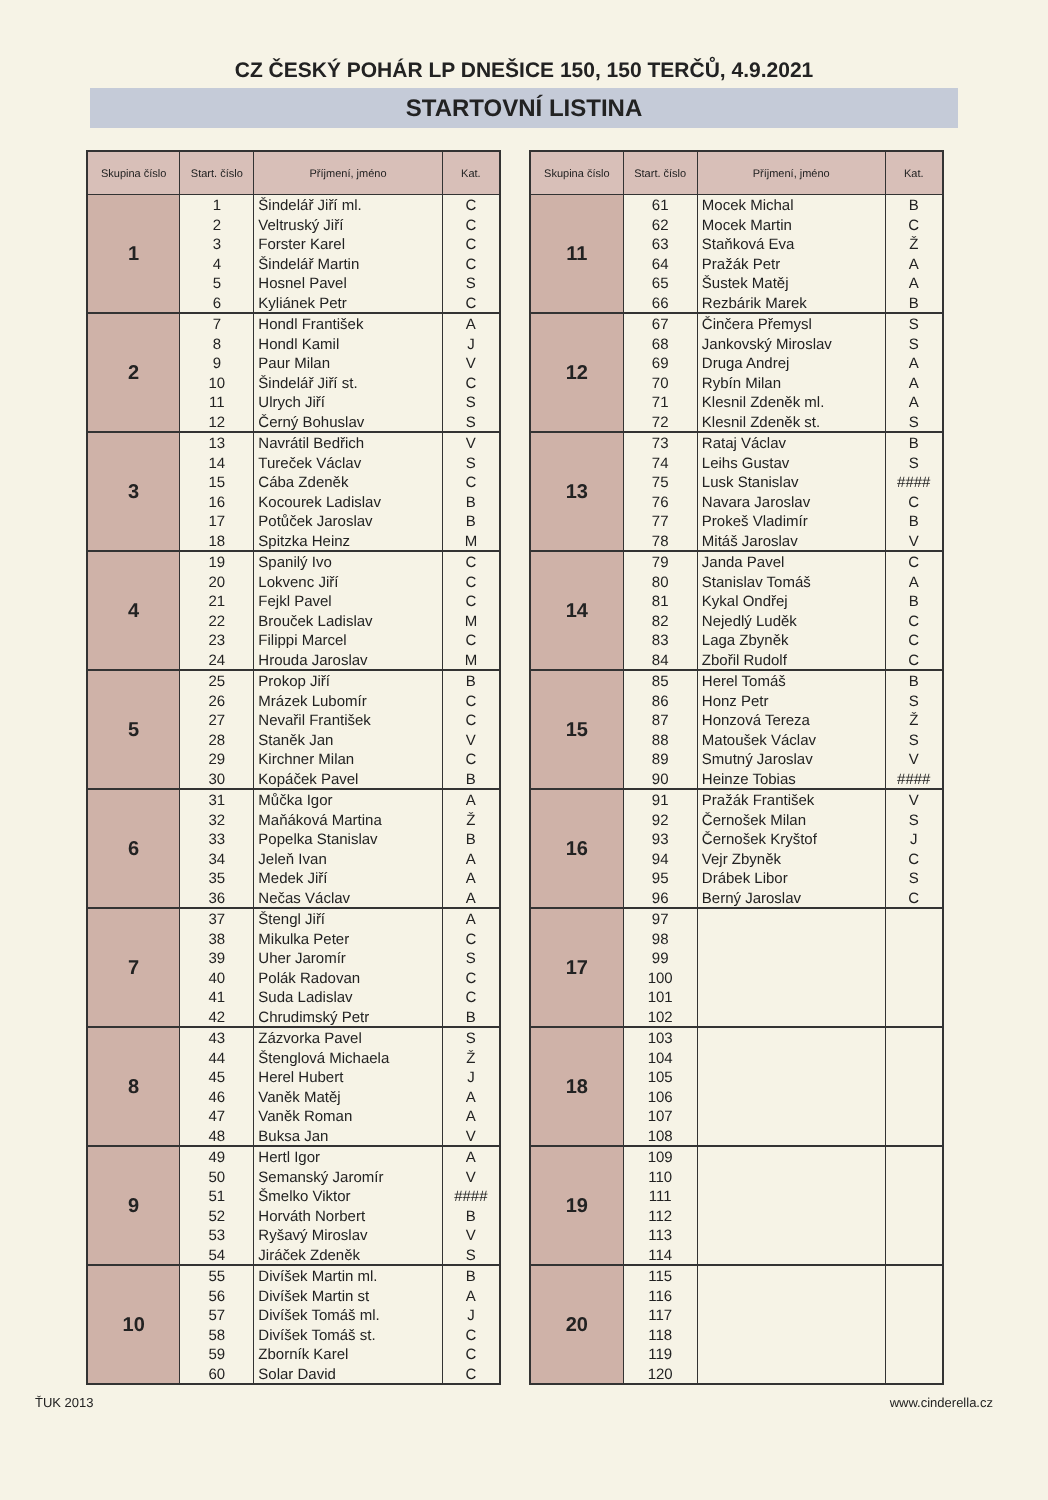CZ ČESKÝ POHÁR LP DNEŠICE 150, 150 TERČŮ, 4.9.2021
STARTOVNÍ LISTINA
| Skupina číslo | Start. číslo | Příjmení, jméno | Kat. |
| --- | --- | --- | --- |
| 1 | 1 | Šindelář Jiří ml. | C |
| | 2 | Veltruský Jiří | C |
| | 3 | Forster Karel | C |
| | 4 | Šindelář Martin | C |
| | 5 | Hosnel Pavel | S |
| | 6 | Kyliánek Petr | C |
| 2 | 7 | Hondl František | A |
| | 8 | Hondl Kamil | J |
| | 9 | Paur Milan | V |
| | 10 | Šindelář Jiří st. | C |
| | 11 | Ulrych Jiří | S |
| | 12 | Černý Bohuslav | S |
| 3 | 13 | Navrátil Bedřich | V |
| | 14 | Tureček Václav | S |
| | 15 | Cába Zdeněk | C |
| | 16 | Kocourek Ladislav | B |
| | 17 | Potůček Jaroslav | B |
| | 18 | Spitzka Heinz | M |
| 4 | 19 | Spanilý Ivo | C |
| | 20 | Lokvenc Jiří | C |
| | 21 | Fejkl Pavel | C |
| | 22 | Brouček Ladislav | M |
| | 23 | Filippi Marcel | C |
| | 24 | Hrouda Jaroslav | M |
| 5 | 25 | Prokop Jiří | B |
| | 26 | Mrázek Lubomír | C |
| | 27 | Nevařil František | C |
| | 28 | Staněk Jan | V |
| | 29 | Kirchner Milan | C |
| | 30 | Kopáček Pavel | B |
| 6 | 31 | Můčka Igor | A |
| | 32 | Maňáková Martina | Ž |
| | 33 | Popelka Stanislav | B |
| | 34 | Jeleň Ivan | A |
| | 35 | Medek Jiří | A |
| | 36 | Nečas Václav | A |
| 7 | 37 | Štengl Jiří | A |
| | 38 | Mikulka Peter | C |
| | 39 | Uher Jaromír | S |
| | 40 | Polák Radovan | C |
| | 41 | Suda Ladislav | C |
| | 42 | Chrudimský Petr | B |
| 8 | 43 | Zázvorka Pavel | S |
| | 44 | Štenglová Michaela | Ž |
| | 45 | Herel Hubert | J |
| | 46 | Vaněk Matěj | A |
| | 47 | Vaněk Roman | A |
| | 48 | Buksa Jan | V |
| 9 | 49 | Hertl Igor | A |
| | 50 | Semanský Jaromír | V |
| | 51 | Šmelko Viktor | #### |
| | 52 | Horváth Norbert | B |
| | 53 | Ryšavý Miroslav | V |
| | 54 | Jiráček Zdeněk | S |
| 10 | 55 | Divíšek Martin ml. | B |
| | 56 | Divíšek Martin st | A |
| | 57 | Divíšek Tomáš ml. | J |
| | 58 | Divíšek Tomáš st. | C |
| | 59 | Zborník Karel | C |
| | 60 | Solar David | C |
| Skupina číslo | Start. číslo | Příjmení, jméno | Kat. |
| --- | --- | --- | --- |
| 11 | 61 | Mocek Michal | B |
| | 62 | Mocek Martin | C |
| | 63 | Staňková Eva | Ž |
| | 64 | Pražák Petr | A |
| | 65 | Šustek Matěj | A |
| | 66 | Rezbárik Marek | B |
| 12 | 67 | Činčera Přemysl | S |
| | 68 | Jankovský Miroslav | S |
| | 69 | Druga Andrej | A |
| | 70 | Rybín Milan | A |
| | 71 | Klesnil Zdeněk ml. | A |
| | 72 | Klesnil Zdeněk st. | S |
| 13 | 73 | Rataj Václav | B |
| | 74 | Leihs Gustav | S |
| | 75 | Lusk Stanislav | #### |
| | 76 | Navara Jaroslav | C |
| | 77 | Prokeš Vladimír | B |
| | 78 | Mitáš Jaroslav | V |
| 14 | 79 | Janda Pavel | C |
| | 80 | Stanislav Tomáš | A |
| | 81 | Kykal Ondřej | B |
| | 82 | Nejedlý Luděk | C |
| | 83 | Laga Zbyněk | C |
| | 84 | Zbořil Rudolf | C |
| 15 | 85 | Herel Tomáš | B |
| | 86 | Honz Petr | S |
| | 87 | Honzová Tereza | Ž |
| | 88 | Matoušek Václav | S |
| | 89 | Smutný Jaroslav | V |
| | 90 | Heinze Tobias | #### |
| 16 | 91 | Pražák František | V |
| | 92 | Černošek Milan | S |
| | 93 | Černošek Kryštof | J |
| | 94 | Vejr Zbyněk | C |
| | 95 | Drábek Libor | S |
| | 96 | Berný Jaroslav | C |
| 17 | 97 | | |
| | 98 | | |
| | 99 | | |
| | 100 | | |
| | 101 | | |
| | 102 | | |
| 18 | 103 | | |
| | 104 | | |
| | 105 | | |
| | 106 | | |
| | 107 | | |
| | 108 | | |
| 19 | 109 | | |
| | 110 | | |
| | 111 | | |
| | 112 | | |
| | 113 | | |
| | 114 | | |
| 20 | 115 | | |
| | 116 | | |
| | 117 | | |
| | 118 | | |
| | 119 | | |
| | 120 | | |
ŤUK 2013 www.cinderella.cz